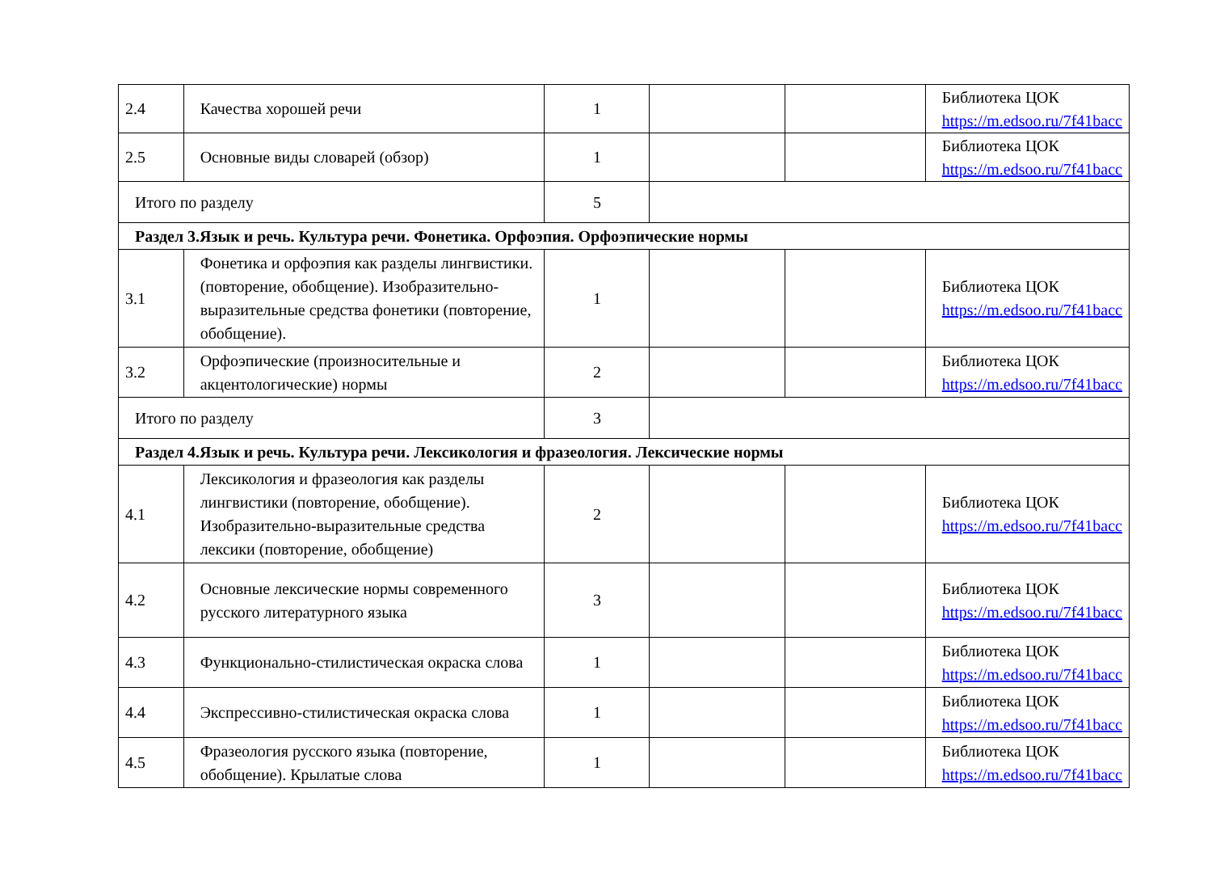| 2.4 | Качества хорошей речи | 1 | | | Библиотека ЦОК https://m.edsoo.ru/7f41bacc |
| 2.5 | Основные виды словарей (обзор) | 1 | | | Библиотека ЦОК https://m.edsoo.ru/7f41bacc |
| Итого по разделу | | 5 | | | |
| Раздел 3.Язык и речь. Культура речи. Фонетика. Орфоэпия. Орфоэпические нормы | | | | | |
| 3.1 | Фонетика и орфоэпия как разделы лингвистики.(повторение, обобщение). Изобразительно-выразительные средства фонетики (повторение, обобщение). | 1 | | | Библиотека ЦОК https://m.edsoo.ru/7f41bacc |
| 3.2 | Орфоэпические (произносительные и акцентологические) нормы | 2 | | | Библиотека ЦОК https://m.edsoo.ru/7f41bacc |
| Итого по разделу | | 3 | | | |
| Раздел 4.Язык и речь. Культура речи. Лексикология и фразеология. Лексические нормы | | | | | |
| 4.1 | Лексикология и фразеология как разделы лингвистики (повторение, обобщение). Изобразительно-выразительные средства лексики (повторение, обобщение) | 2 | | | Библиотека ЦОК https://m.edsoo.ru/7f41bacc |
| 4.2 | Основные лексические нормы современного русского литературного языка | 3 | | | Библиотека ЦОК https://m.edsoo.ru/7f41bacc |
| 4.3 | Функционально-стилистическая окраска слова | 1 | | | Библиотека ЦОК https://m.edsoo.ru/7f41bacc |
| 4.4 | Экспрессивно-стилистическая окраска слова | 1 | | | Библиотека ЦОК https://m.edsoo.ru/7f41bacc |
| 4.5 | Фразеология русского языка (повторение, обобщение). Крылатые слова | 1 | | | Библиотека ЦОК https://m.edsoo.ru/7f41bacc |